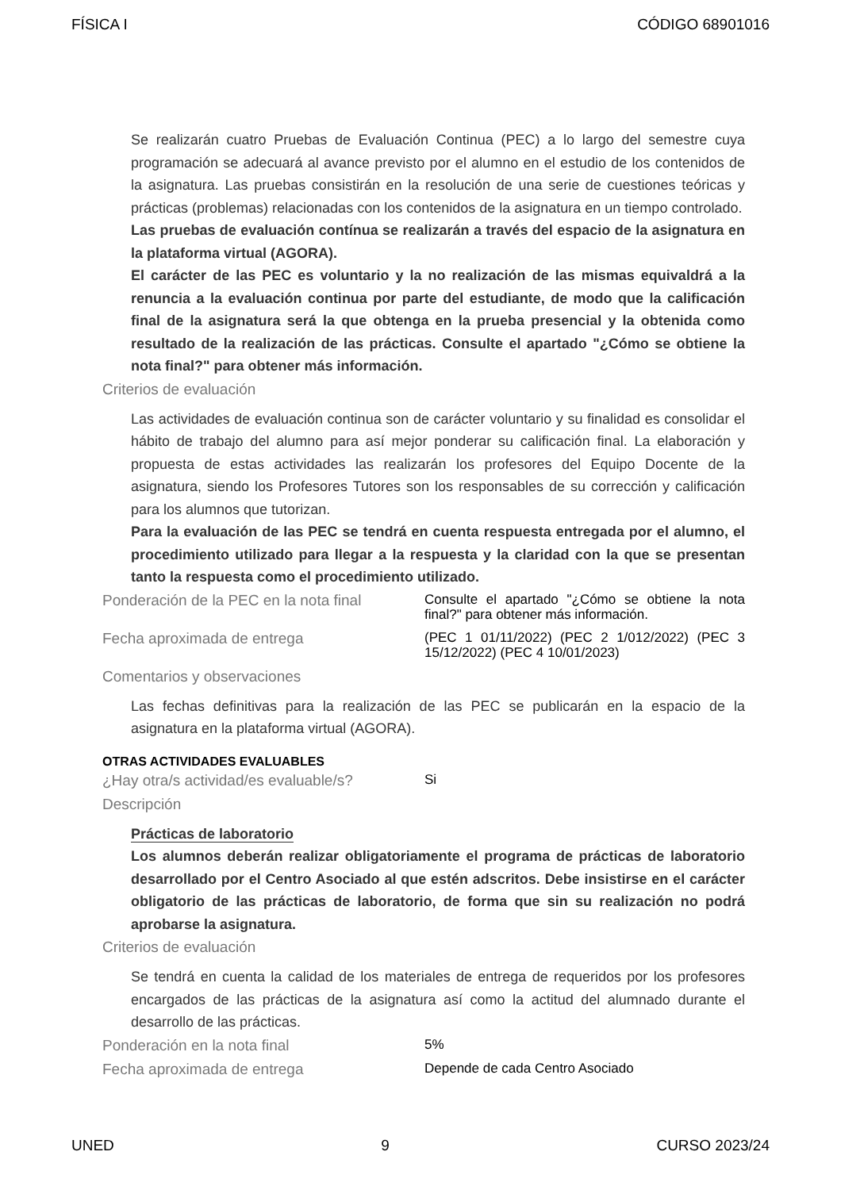FÍSICA I CÓDIGO 68901016
Se realizarán cuatro Pruebas de Evaluación Continua (PEC) a lo largo del semestre cuya programación se adecuará al avance previsto por el alumno en el estudio de los contenidos de la asignatura. Las pruebas consistirán en la resolución de una serie de cuestiones teóricas y prácticas (problemas) relacionadas con los contenidos de la asignatura en un tiempo controlado.
Las pruebas de evaluación contínua se realizarán a través del espacio de la asignatura en la plataforma virtual (AGORA).
El carácter de las PEC es voluntario y la no realización de las mismas equivaldrá a la renuncia a la evaluación continua por parte del estudiante, de modo que la calificación final de la asignatura será la que obtenga en la prueba presencial y la obtenida como resultado de la realización de las prácticas. Consulte el apartado "¿Cómo se obtiene la nota final?" para obtener más información.
Criterios de evaluación
Las actividades de evaluación continua son de carácter voluntario y su finalidad es consolidar el hábito de trabajo del alumno para así mejor ponderar su calificación final. La elaboración y propuesta de estas actividades las realizarán los profesores del Equipo Docente de la asignatura, siendo los Profesores Tutores son los responsables de su corrección y calificación para los alumnos que tutorizan.
Para la evaluación de las PEC se tendrá en cuenta respuesta entregada por el alumno, el procedimiento utilizado para llegar a la respuesta y la claridad con la que se presentan tanto la respuesta como el procedimiento utilizado.
Ponderación de la PEC en la nota final
Consulte el apartado "¿Cómo se obtiene la nota final?" para obtener más información.
Fecha aproximada de entrega
(PEC 1 01/11/2022) (PEC 2 1/012/2022) (PEC 3 15/12/2022) (PEC 4 10/01/2023)
Comentarios y observaciones
Las fechas definitivas para la realización de las PEC se publicarán en la espacio de la asignatura en la plataforma virtual (AGORA).
OTRAS ACTIVIDADES EVALUABLES
¿Hay otra/s actividad/es evaluable/s?
Si
Descripción
Prácticas de laboratorio
Los alumnos deberán realizar obligatoriamente el programa de prácticas de laboratorio desarrollado por el Centro Asociado al que estén adscritos. Debe insistirse en el carácter obligatorio de las prácticas de laboratorio, de forma que sin su realización no podrá aprobarse la asignatura.
Criterios de evaluación
Se tendrá en cuenta la calidad de los materiales de entrega de requeridos por los profesores encargados de las prácticas de la asignatura así como la actitud del alumnado durante el desarrollo de las prácticas.
Ponderación en la nota final
5%
Fecha aproximada de entrega
Depende de cada Centro Asociado
UNED 9 CURSO 2023/24